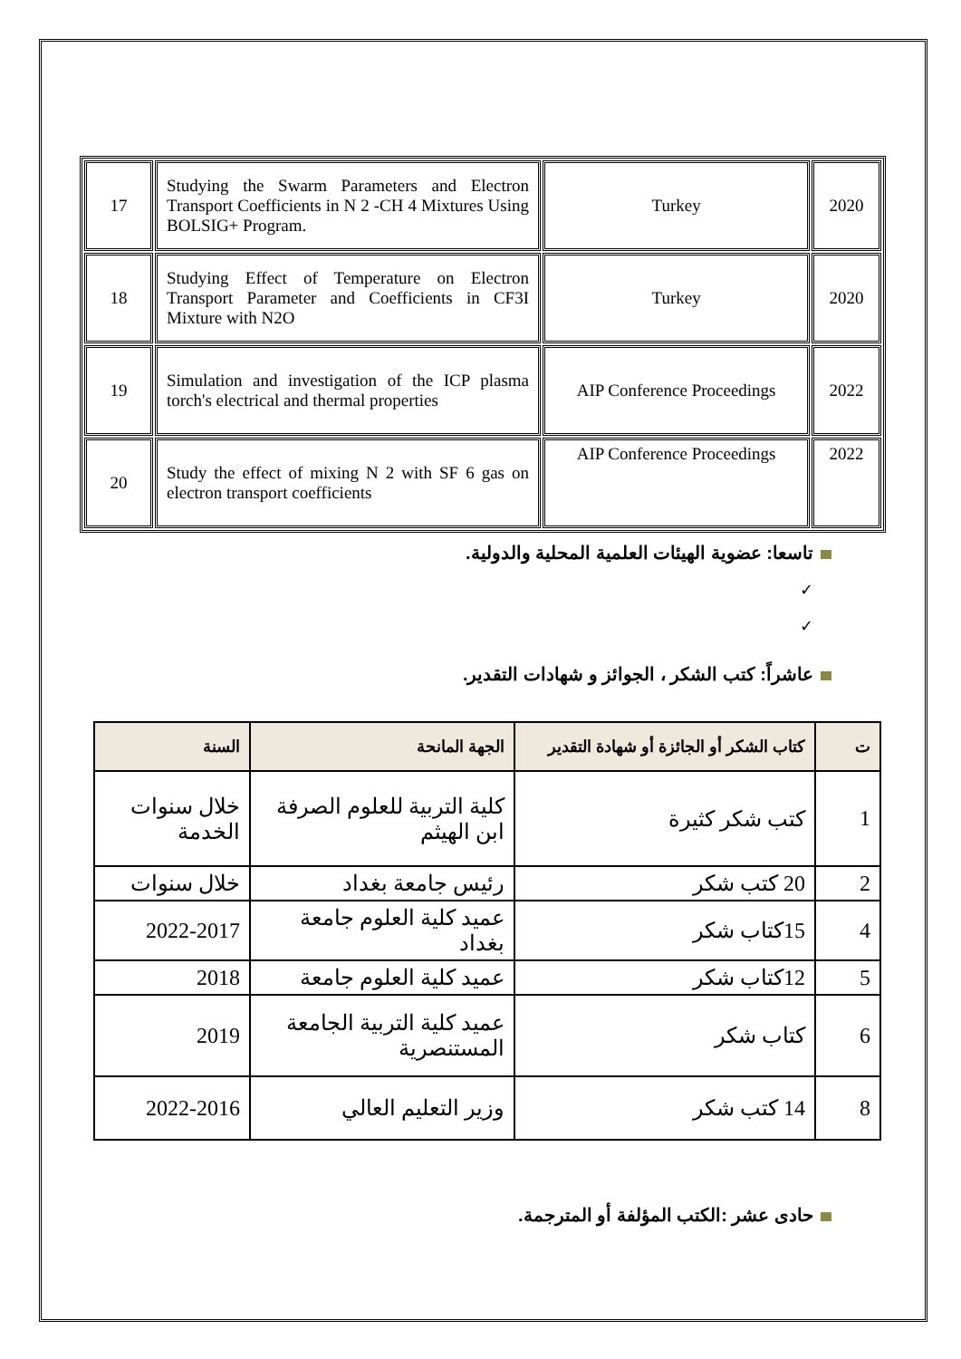| 17 | Studying the Swarm Parameters and Electron Transport Coefficients in N 2 -CH 4 Mixtures Using BOLSIG+ Program. | Turkey | 2020 |
| 18 | Studying Effect of Temperature on Electron Transport Parameter and Coefficients in CF3I Mixture with N2O | Turkey | 2020 |
| 19 | Simulation and investigation of the ICP plasma torch's electrical and thermal properties | AIP Conference Proceedings | 2022 |
| 20 | Study the effect of mixing N 2 with SF 6 gas on electron transport coefficients | AIP Conference Proceedings | 2022 |
تاسعا: عضوية الهيئات العلمية المحلية والدولية.
✓
✓
عاشراً: كتب الشكر ، الجوائز و شهادات التقدير.
| ت | كتاب الشكر أو الجائزة أو شهادة التقدير | الجهة المانحة | السنة |
| --- | --- | --- | --- |
| 1 | كتب شكر كثيرة | كلية التربية للعلوم الصرفة ابن الهيثم | خلال سنوات الخدمة |
| 2 | 20 كتب شكر | رئيس جامعة بغداد | خلال سنوات |
| 4 | 15كتاب شكر | عميد كلية العلوم جامعة بغداد | 2022-2017 |
| 5 | 12كتاب شكر | عميد كلية العلوم جامعة | 2018 |
| 6 | كتاب شكر | عميد كلية التربية الجامعة المستنصرية | 2019 |
| 8 | 14 كتب شكر | وزير التعليم العالي | 2022-2016 |
حادى عشر :الكتب المؤلفة أو المترجمة.